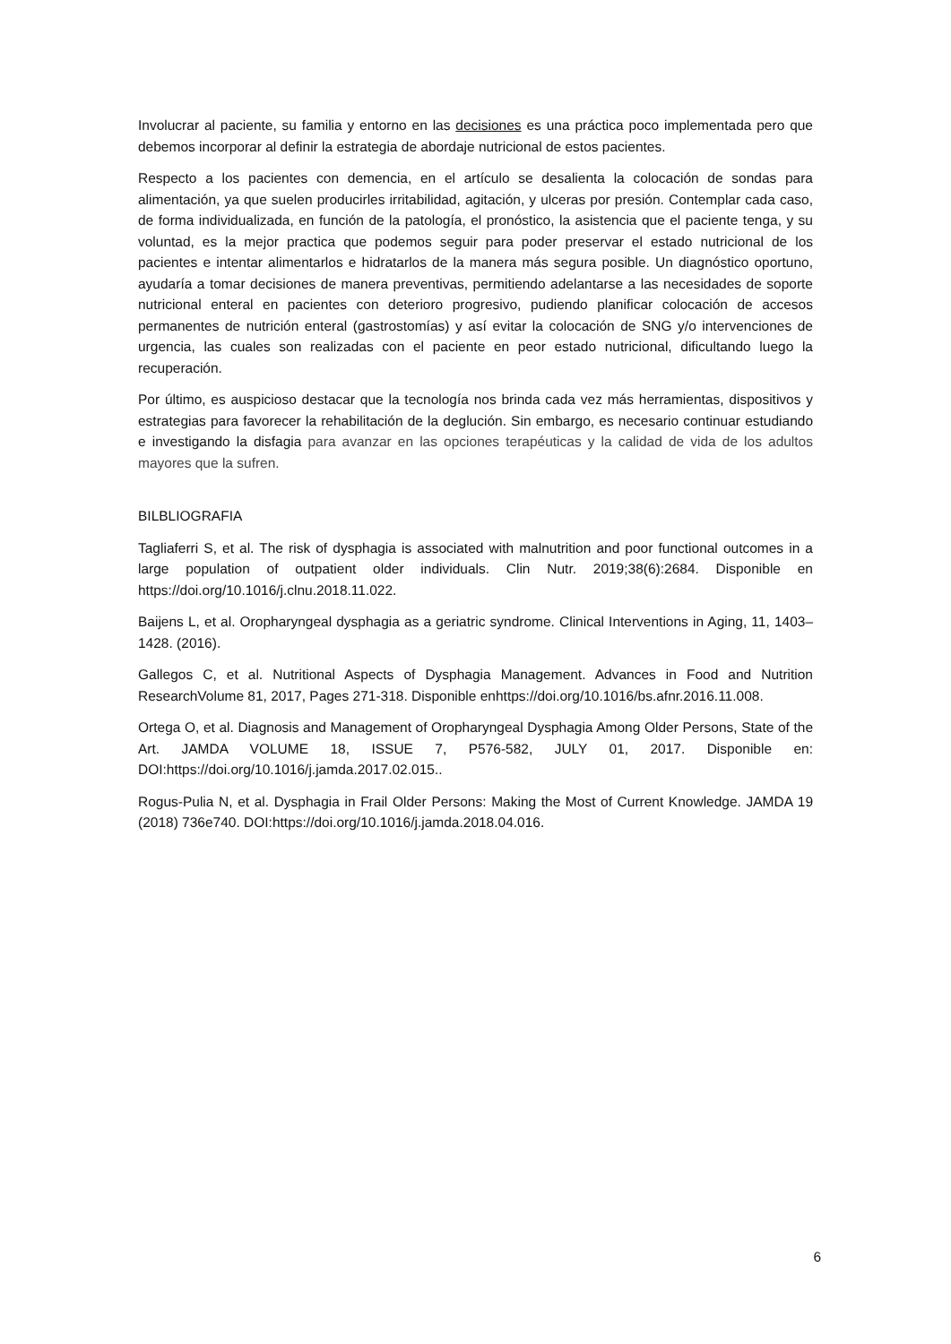Involucrar al paciente, su familia y entorno en las decisiones es una práctica poco implementada pero que debemos incorporar al definir la estrategia de abordaje nutricional de estos pacientes.
Respecto a los pacientes con demencia, en el artículo se desalienta la colocación de sondas para alimentación, ya que suelen producirles irritabilidad, agitación, y ulceras por presión. Contemplar cada caso, de forma individualizada, en función de la patología, el pronóstico, la asistencia que el paciente tenga, y su voluntad, es la mejor practica que podemos seguir para poder preservar el estado nutricional de los pacientes e intentar alimentarlos e hidratarlos de la manera más segura posible. Un diagnóstico oportuno, ayudaría a tomar decisiones de manera preventivas, permitiendo adelantarse a las necesidades de soporte nutricional enteral en pacientes con deterioro progresivo, pudiendo planificar colocación de accesos permanentes de nutrición enteral (gastrostomías) y así evitar la colocación de SNG y/o intervenciones de urgencia, las cuales son realizadas con el paciente en peor estado nutricional, dificultando luego la recuperación.
Por último, es auspicioso destacar que la tecnología nos brinda cada vez más herramientas, dispositivos y estrategias para favorecer la rehabilitación de la deglución. Sin embargo, es necesario continuar estudiando e investigando la disfagia para avanzar en las opciones terapéuticas y la calidad de vida de los adultos mayores que la sufren.
BILBLIOGRAFIA
Tagliaferri S, et al. The risk of dysphagia is associated with malnutrition and poor functional outcomes in a large population of outpatient older individuals. Clin Nutr. 2019;38(6):2684. Disponible en https://doi.org/10.1016/j.clnu.2018.11.022.
Baijens L, et al. Oropharyngeal dysphagia as a geriatric syndrome. Clinical Interventions in Aging, 11, 1403–1428. (2016).
Gallegos C, et al. Nutritional Aspects of Dysphagia Management. Advances in Food and Nutrition ResearchVolume 81, 2017, Pages 271-318. Disponible enhttps://doi.org/10.1016/bs.afnr.2016.11.008.
Ortega O, et al. Diagnosis and Management of Oropharyngeal Dysphagia Among Older Persons, State of the Art. JAMDA VOLUME 18, ISSUE 7, P576-582, JULY 01, 2017. Disponible en: DOI:https://doi.org/10.1016/j.jamda.2017.02.015..
Rogus-Pulia N, et al. Dysphagia in Frail Older Persons: Making the Most of Current Knowledge. JAMDA 19 (2018) 736e740. DOI:https://doi.org/10.1016/j.jamda.2018.04.016.
6